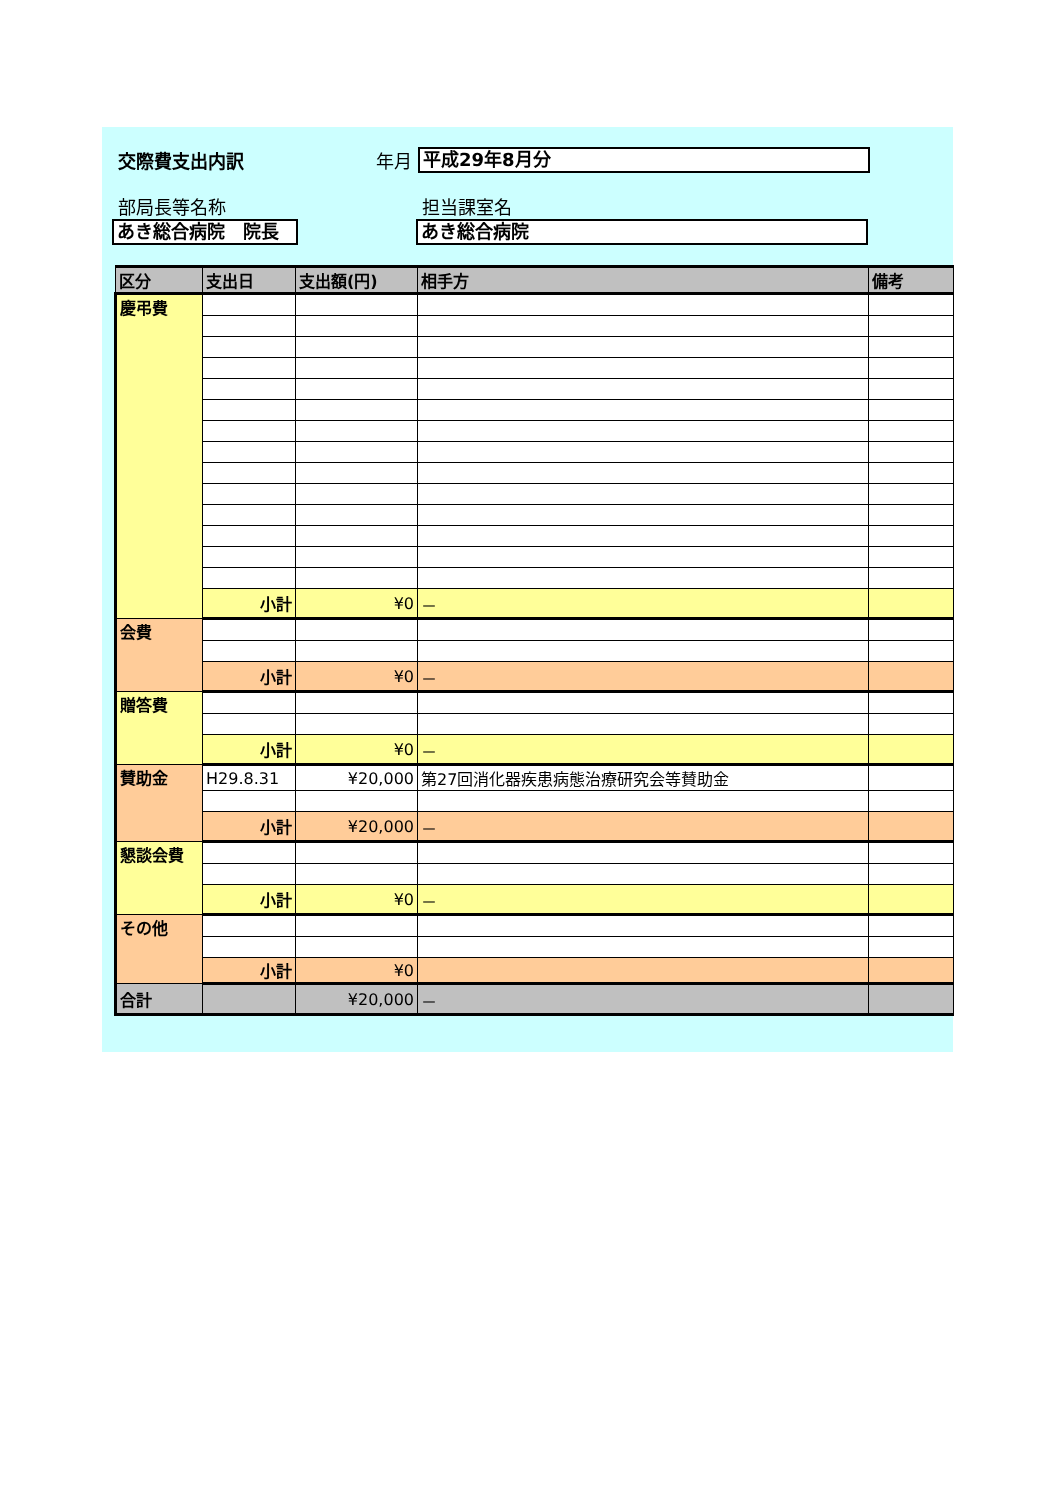交際費支出内訳 年月
平成29年8月分
部局長等名称 担当課室名
あき総合病院　院長 あき総合病院
| 区分 | 支出日 | 支出額(円) | 相手方 | 備考 |
| --- | --- | --- | --- | --- |
| 慶弔費 | | | | |
| | 小計 | ¥0 | － | |
| 会費 | | | | |
| | 小計 | ¥0 | － | |
| 贈答費 | | | | |
| | 小計 | ¥0 | － | |
| 賛助金 | H29.8.31 | ¥20,000 | 第27回消化器疾患病態治療研究会等賛助金 | |
| | 小計 | ¥20,000 | － | |
| 懇談会費 | | | | |
| | 小計 | ¥0 | － | |
| その他 | | | | |
| | 小計 | ¥0 | | |
| 合計 | | ¥20,000 | － | |